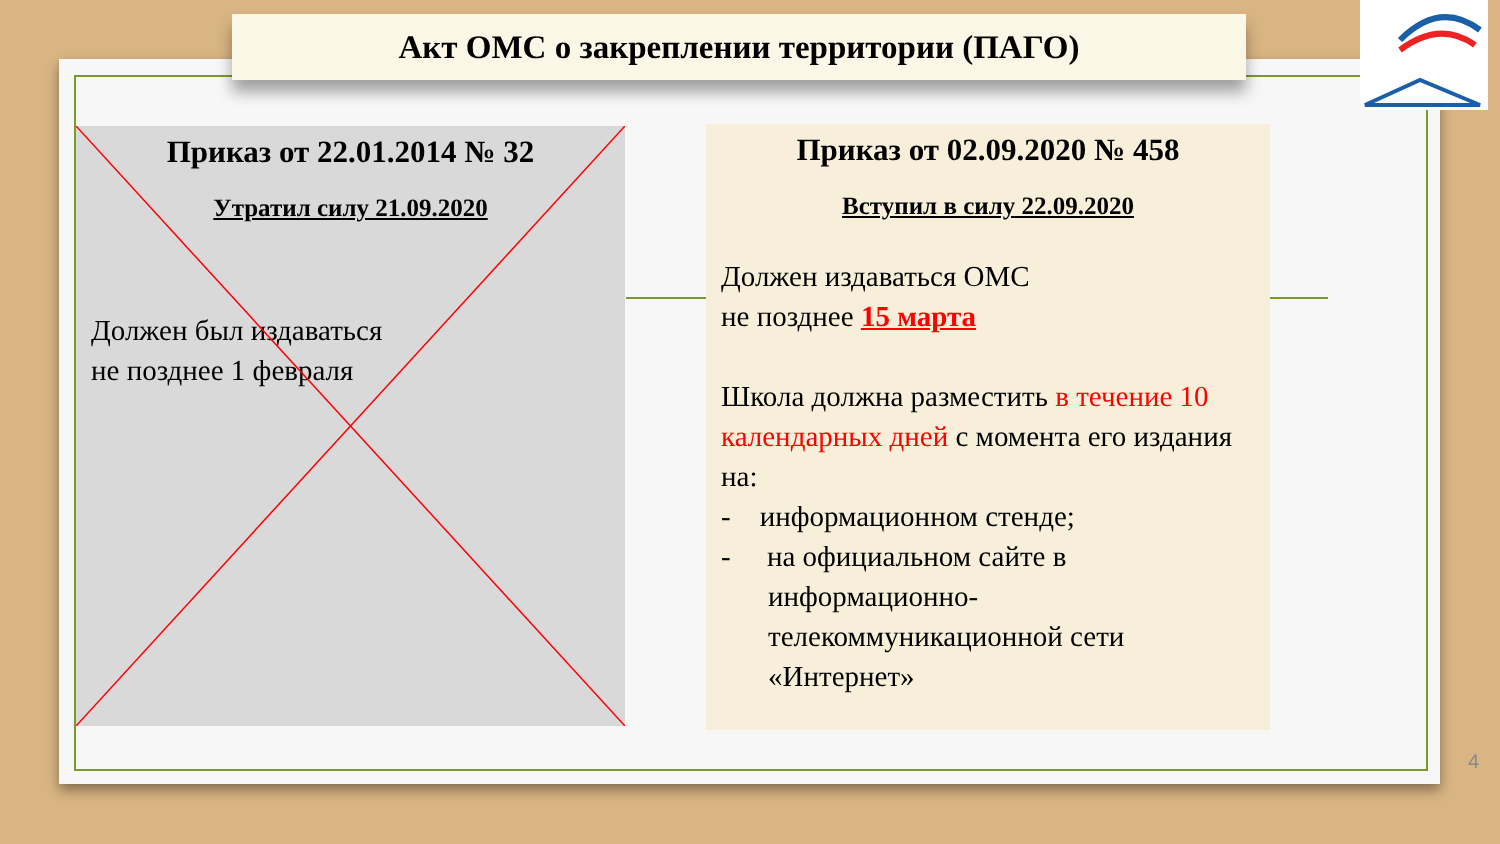Акт ОМС о закреплении территории (ПАГО)
Приказ от 22.01.2014 № 32
Утратил силу 21.09.2020
Должен был издаваться
не позднее 1 февраля
Приказ от 02.09.2020 № 458
Вступил в силу 22.09.2020
Должен издаваться ОМС
не позднее 15 марта
Школа должна разместить в течение 10 календарных дней с момента его издания на:
- информационном стенде;
- на официальном сайте в
информационно-телекоммуникационной сети «Интернет»
4